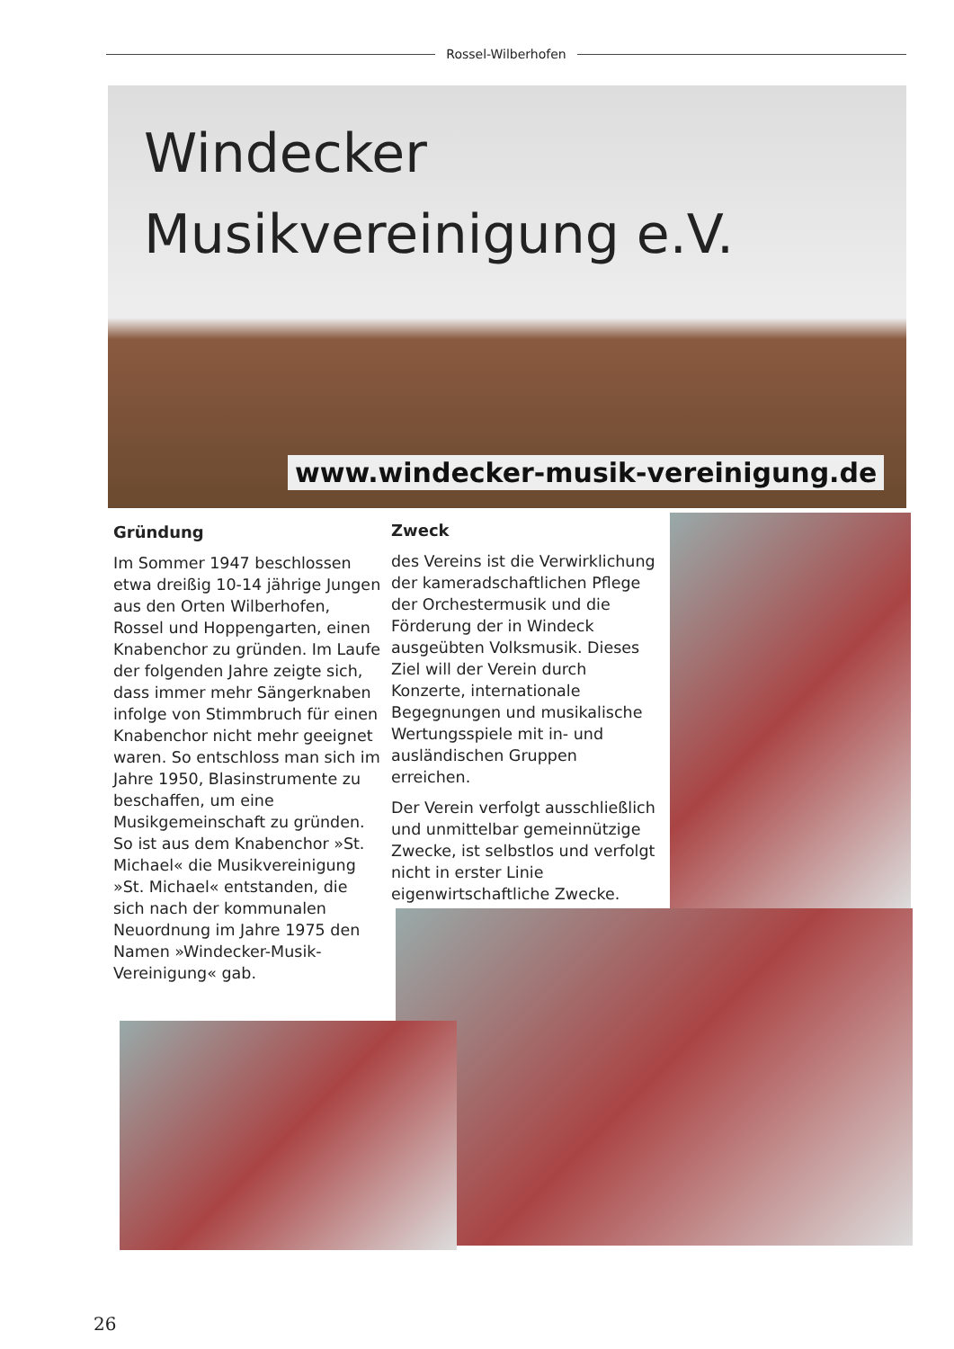Rossel-Wilberhofen
Windecker
Musikvereinigung e.V.
www.windecker-musik-vereinigung.de
Gründung
Im Sommer 1947 beschlossen etwa dreißig 10-14 jährige Jungen aus den Orten Wilberhofen, Rossel und Hoppengarten, einen Knabenchor zu gründen. Im Laufe der folgenden Jahre zeigte sich, dass immer mehr Sängerknaben infolge von Stimmbruch für einen Knabenchor nicht mehr geeignet waren. So entschloss man sich im Jahre 1950, Blasinstrumente zu beschaffen, um eine Musikgemeinschaft zu gründen. So ist aus dem Knabenchor »St. Michael« die Musikvereinigung »St. Michael« entstanden, die sich nach der kommunalen Neuordnung im Jahre 1975 den Namen »Windecker-Musik-Vereinigung« gab.
Zweck
des Vereins ist die Verwirklichung der kameradschaftlichen Pflege der Orchestermusik und die Förderung der in Windeck ausgeübten Volksmusik. Dieses Ziel will der Verein durch Konzerte, internationale Begegnungen und musikalische Wertungsspiele mit in- und ausländischen Gruppen erreichen.
Der Verein verfolgt ausschließlich und unmittelbar gemeinnützige Zwecke, ist selbstlos und verfolgt nicht in erster Linie eigenwirtschaftliche Zwecke.
26